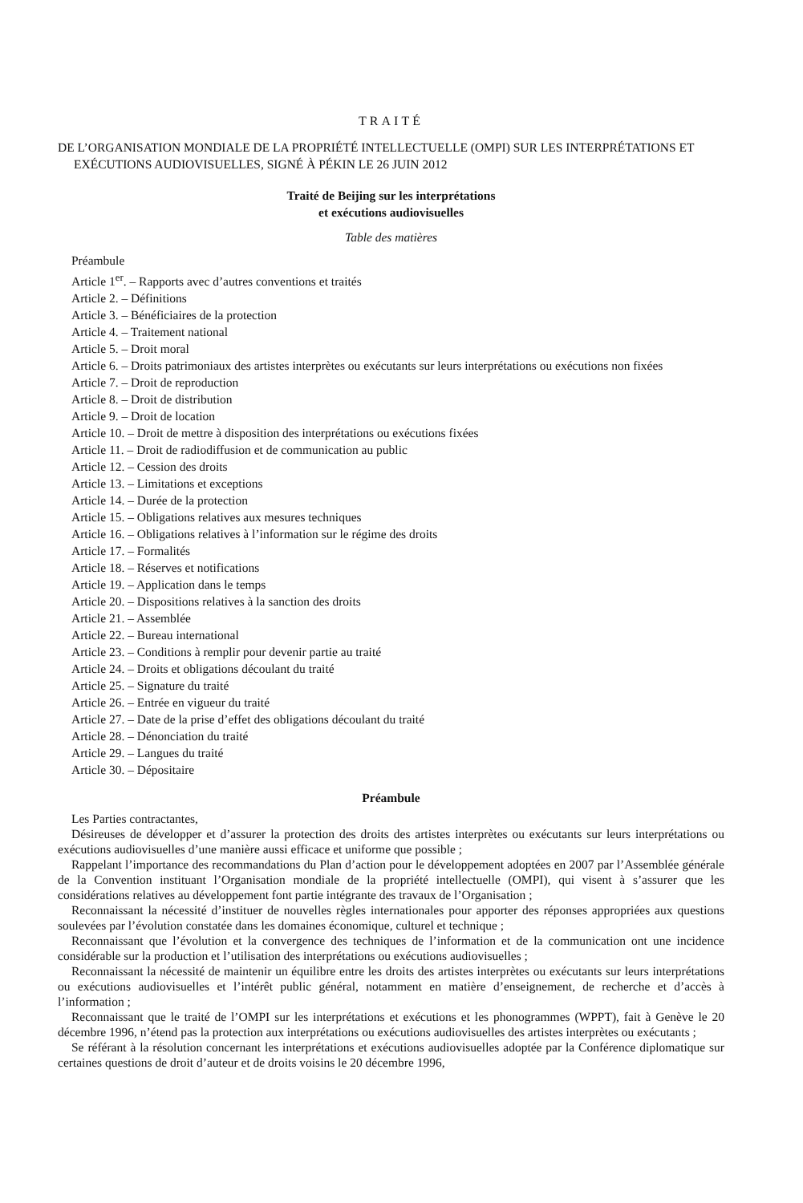TRAITÉ
DE L’ORGANISATION MONDIALE DE LA PROPRIÉTÉ INTELLECTUELLE (OMPI) SUR LES INTERPRÉTATIONS ET EXÉCUTIONS AUDIOVISUELLES, SIGNÉ À PÉKIN LE 26 JUIN 2012
Traité de Beijing sur les interprétations
et exécutions audiovisuelles
Table des matières
Préambule
Article 1<sup>er</sup>. – Rapports avec d’autres conventions et traités
Article 2. – Définitions
Article 3. – Bénéficiaires de la protection
Article 4. – Traitement national
Article 5. – Droit moral
Article 6. – Droits patrimoniaux des artistes interprètes ou exécutants sur leurs interprétations ou exécutions non fixées
Article 7. – Droit de reproduction
Article 8. – Droit de distribution
Article 9. – Droit de location
Article 10. – Droit de mettre à disposition des interprétations ou exécutions fixées
Article 11. – Droit de radiodiffusion et de communication au public
Article 12. – Cession des droits
Article 13. – Limitations et exceptions
Article 14. – Durée de la protection
Article 15. – Obligations relatives aux mesures techniques
Article 16. – Obligations relatives à l’information sur le régime des droits
Article 17. – Formalités
Article 18. – Réserves et notifications
Article 19. – Application dans le temps
Article 20. – Dispositions relatives à la sanction des droits
Article 21. – Assemblée
Article 22. – Bureau international
Article 23. – Conditions à remplir pour devenir partie au traité
Article 24. – Droits et obligations découlant du traité
Article 25. – Signature du traité
Article 26. – Entrée en vigueur du traité
Article 27. – Date de la prise d’effet des obligations découlant du traité
Article 28. – Dénonciation du traité
Article 29. – Langues du traité
Article 30. – Dépositaire
Préambule
Les Parties contractantes,
Désireuses de développer et d’assurer la protection des droits des artistes interprètes ou exécutants sur leurs interprétations ou exécutions audiovisuelles d’une manière aussi efficace et uniforme que possible ;
Rappelant l’importance des recommandations du Plan d’action pour le développement adoptées en 2007 par l’Assemblée générale de la Convention instituant l’Organisation mondiale de la propriété intellectuelle (OMPI), qui visent à s’assurer que les considérations relatives au développement font partie intégrante des travaux de l’Organisation ;
Reconnaissant la nécessité d’instituer de nouvelles règles internationales pour apporter des réponses appropriées aux questions soulevées par l’évolution constatée dans les domaines économique, culturel et technique ;
Reconnaissant que l’évolution et la convergence des techniques de l’information et de la communication ont une incidence considérable sur la production et l’utilisation des interprétations ou exécutions audiovisuelles ;
Reconnaissant la nécessité de maintenir un équilibre entre les droits des artistes interprètes ou exécutants sur leurs interprétations ou exécutions audiovisuelles et l’intérêt public général, notamment en matière d’enseignement, de recherche et d’accès à l’information ;
Reconnaissant que le traité de l’OMPI sur les interprétations et exécutions et les phonogrammes (WPPT), fait à Genève le 20 décembre 1996, n’étend pas la protection aux interprétations ou exécutions audiovisuelles des artistes interprètes ou exécutants ;
Se référant à la résolution concernant les interprétations et exécutions audiovisuelles adoptée par la Conférence diplomatique sur certaines questions de droit d’auteur et de droits voisins le 20 décembre 1996,